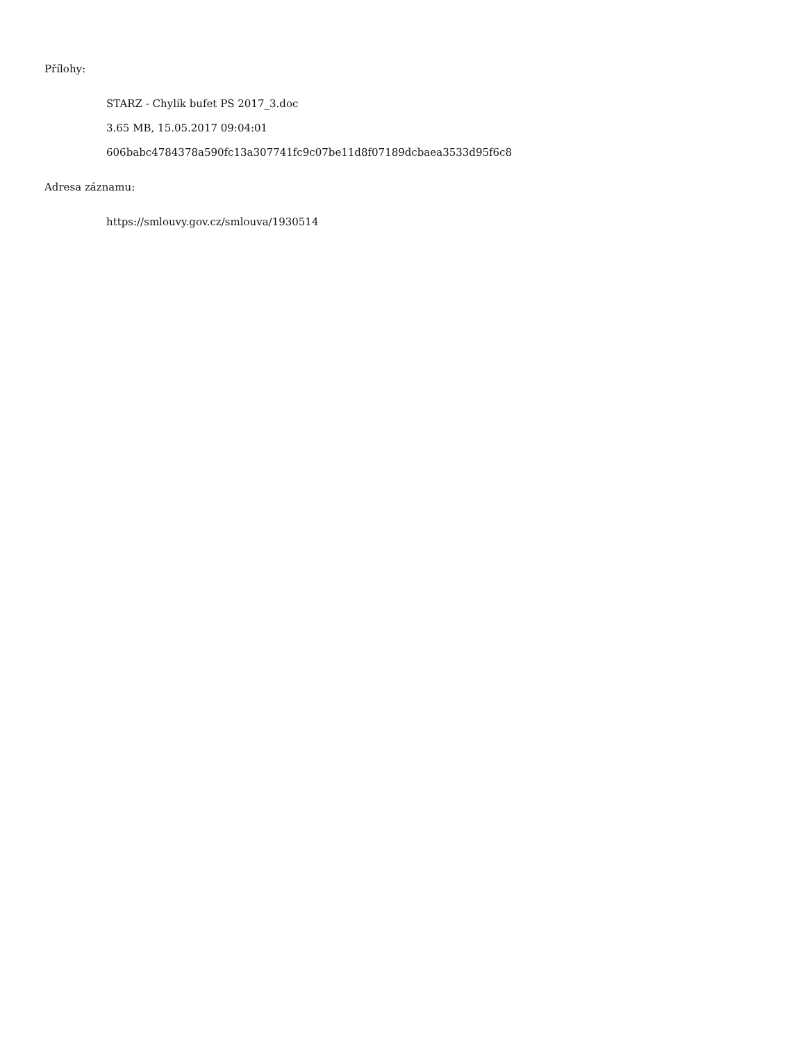Přílohy:
STARZ - Chylík bufet PS 2017_3.doc
3.65 MB, 15.05.2017 09:04:01
606babc4784378a590fc13a307741fc9c07be11d8f07189dcbaea3533d95f6c8
Adresa záznamu:
https://smlouvy.gov.cz/smlouva/1930514